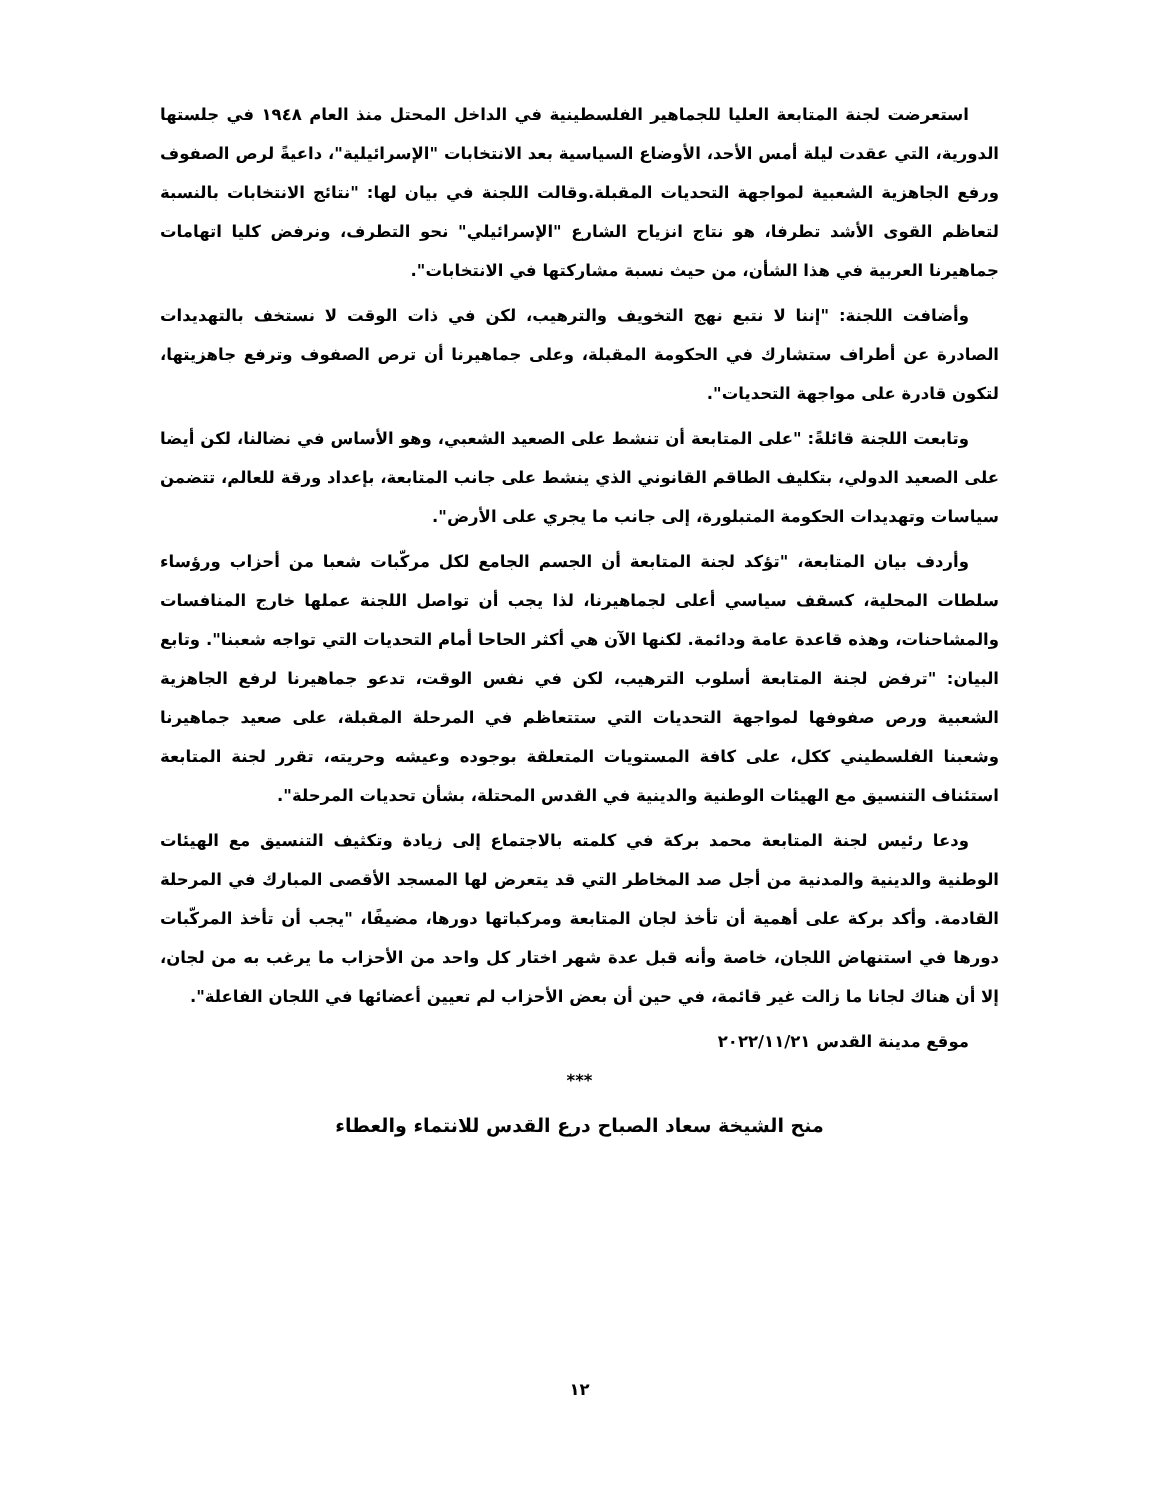استعرضت لجنة المتابعة العليا للجماهير الفلسطينية في الداخل المحتل منذ العام ١٩٤٨ في جلستها الدورية، التي عقدت ليلة أمس الأحد، الأوضاع السياسية بعد الانتخابات "الإسرائيلية"، داعيةً لرص الصفوف ورفع الجاهزية الشعبية لمواجهة التحديات المقبلة.وقالت اللجنة في بيان لها: "نتائج الانتخابات بالنسبة لتعاظم القوى الأشد تطرفا، هو نتاج انزياح الشارع "الإسرائيلي" نحو التطرف، ونرفض كليا اتهامات جماهيرنا العربية في هذا الشأن، من حيث نسبة مشاركتها في الانتخابات".
وأضافت اللجنة: "إننا لا نتبع نهج التخويف والترهيب، لكن في ذات الوقت لا نستخف بالتهديدات الصادرة عن أطراف ستشارك في الحكومة المقبلة، وعلى جماهيرنا أن ترص الصفوف وترفع جاهزيتها، لتكون قادرة على مواجهة التحديات".
وتابعت اللجنة قائلةً: "على المتابعة أن تنشط على الصعيد الشعبي، وهو الأساس في نضالنا، لكن أيضا على الصعيد الدولي، بتكليف الطاقم القانوني الذي ينشط على جانب المتابعة، بإعداد ورقة للعالم، تتضمن سياسات وتهديدات الحكومة المتبلورة، إلى جانب ما يجري على الأرض".
وأردف بيان المتابعة، "تؤكد لجنة المتابعة أن الجسم الجامع لكل مركّبات شعبا من أحزاب ورؤساء سلطات المحلية، كسقف سياسي أعلى لجماهيرنا، لذا يجب أن تواصل اللجنة عملها خارج المنافسات والمشاحنات، وهذه قاعدة عامة ودائمة. لكنها الآن هي أكثر الحاحا أمام التحديات التي تواجه شعبنا". وتابع البيان: "ترفض لجنة المتابعة أسلوب الترهيب، لكن في نفس الوقت، تدعو جماهيرنا لرفع الجاهزية الشعبية ورص صفوفها لمواجهة التحديات التي ستتعاظم في المرحلة المقبلة، على صعيد جماهيرنا وشعبنا الفلسطيني ككل، على كافة المستويات المتعلقة بوجوده وعيشه وحريته، تقرر لجنة المتابعة استئناف التنسيق مع الهيئات الوطنية والدينية في القدس المحتلة، بشأن تحديات المرحلة".
ودعا رئيس لجنة المتابعة محمد بركة في كلمته بالاجتماع إلى زيادة وتكثيف التنسيق مع الهيئات الوطنية والدينية والمدنية من أجل صد المخاطر التي قد يتعرض لها المسجد الأقصى المبارك في المرحلة القادمة. وأكد بركة على أهمية أن تأخذ لجان المتابعة ومركباتها دورها، مضيفًا، "يجب أن تأخذ المركّبات دورها في استنهاض اللجان، خاصة وأنه قبل عدة شهر اختار كل واحد من الأحزاب ما يرغب به من لجان، إلا أن هناك لجانا ما زالت غير قائمة، في حين أن بعض الأحزاب لم تعيين أعضائها في اللجان الفاعلة".
موقع مدينة القدس ٢٠٢٢/١١/٢١
***
منح الشيخة سعاد الصباح درع القدس للانتماء والعطاء
١٢